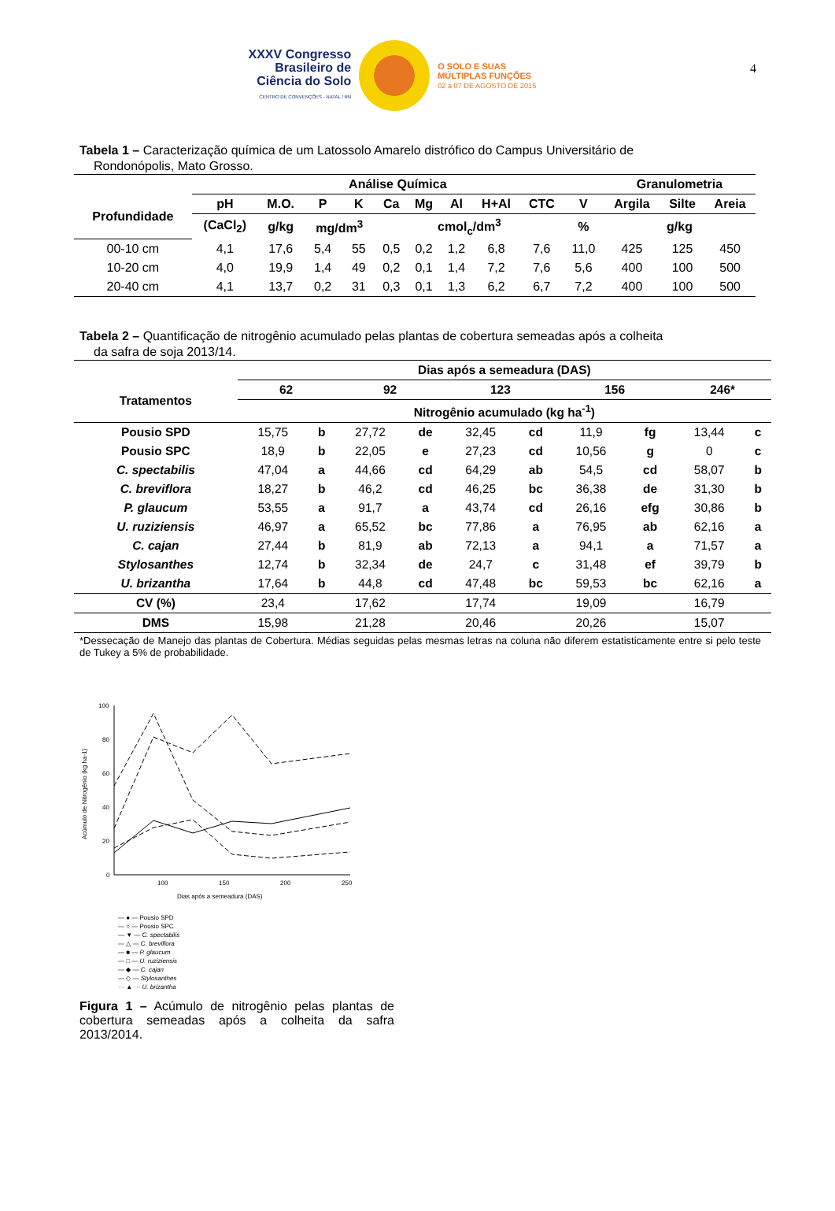4
XXXV Congresso
Brasileiro de
Ciência do Solo
CENTRO DE CONVENÇÕES - NATAL / RN
O SOLO E SUAS
MÚLTIPLAS FUNÇÕES
02 a 07 DE AGOSTO DE 2015
Tabela 1 – Caracterização química de um Latossolo Amarelo distrófico do Campus Universitário de
Rondonópolis, Mato Grosso.
| | Análise Química | | | | | | | | | | Granulometria | | |
| --- | --- | --- | --- | --- | --- | --- | --- | --- | --- | --- | --- | --- | --- |
| Profundidade | pH | M.O. | P | K | Ca | Mg | Al | H+Al | CTC | V | Argila | Silte | Areia |
| | (CaCl<sub>2</sub>) | g/kg | mg/dm<sup>3</sup> | | cmol<sub>c</sub>/dm<sup>3</sup> | | | | | % | g/kg | | |
| 00-10 cm | 4,1 | 17,6 | 5,4 | 55 | 0,5 | 0,2 | 1,2 | 6,8 | 7,6 | 11,0 | 425 | 125 | 450 |
| 10-20 cm | 4,0 | 19,9 | 1,4 | 49 | 0,2 | 0,1 | 1,4 | 7,2 | 7,6 | 5,6 | 400 | 100 | 500 |
| 20-40 cm | 4,1 | 13,7 | 0,2 | 31 | 0,3 | 0,1 | 1,3 | 6,2 | 6,7 | 7,2 | 400 | 100 | 500 |
Tabela 2 – Quantificação de nitrogênio acumulado pelas plantas de cobertura semeadas após a colheita
da safra de soja 2013/14.
| | Dias após a semeadura (DAS) | | | | | | | | | |
| --- | --- | --- | --- | --- | --- | --- | --- | --- | --- | --- |
| Tratamentos | 62 | | 92 | | 123 | | 156 | | 246* | |
| | Nitrogênio acumulado (kg ha<sup>-1</sup>) | | | | | | | | | |
| Pousio SPD | 15,75 | b | 27,72 | de | 32,45 | cd | 11,9 | fg | 13,44 | c |
| Pousio SPC | 18,9 | b | 22,05 | e | 27,23 | cd | 10,56 | g | 0 | c |
| C. spectabilis | 47,04 | a | 44,66 | cd | 64,29 | ab | 54,5 | cd | 58,07 | b |
| C. breviflora | 18,27 | b | 46,2 | cd | 46,25 | bc | 36,38 | de | 31,30 | b |
| P. glaucum | 53,55 | a | 91,7 | a | 43,74 | cd | 26,16 | efg | 30,86 | b |
| U. ruziziensis | 46,97 | a | 65,52 | bc | 77,86 | a | 76,95 | ab | 62,16 | a |
| C. cajan | 27,44 | b | 81,9 | ab | 72,13 | a | 94,1 | a | 71,57 | a |
| Stylosanthes | 12,74 | b | 32,34 | de | 24,7 | c | 31,48 | ef | 39,79 | b |
| U. brizantha | 17,64 | b | 44,8 | cd | 47,48 | bc | 59,53 | bc | 62,16 | a |
| CV (%) | 23,4 | | 17,62 | | 17,74 | | 19,09 | | 16,79 | |
| DMS | 15,98 | | 21,28 | | 20,46 | | 20,26 | | 15,07 | |
*Dessecação de Manejo das plantas de Cobertura. Médias seguidas pelas mesmas letras na coluna não diferem estatisticamente entre si pelo teste de Tukey a 5% de probabilidade.
Acúmulo de Nitrogênio (kg ha-1)
100
80
60
40
20
0
100
150
200
250
Dias após a semeadura (DAS)
— ● — Pousio SPD
— ○ — Pousio SPC
— ▼ — C. spectabilis
— △ — C. breviflora
— ■ — P. glaucum
— □ — U. ruziziensis
— ◆ — C. cajan
— ◇ — Stylosanthes
··· ▲ ··· U. brizantha
Figura 1 – Acúmulo de nitrogênio pelas plantas de cobertura semeadas após a colheita da safra 2013/2014.